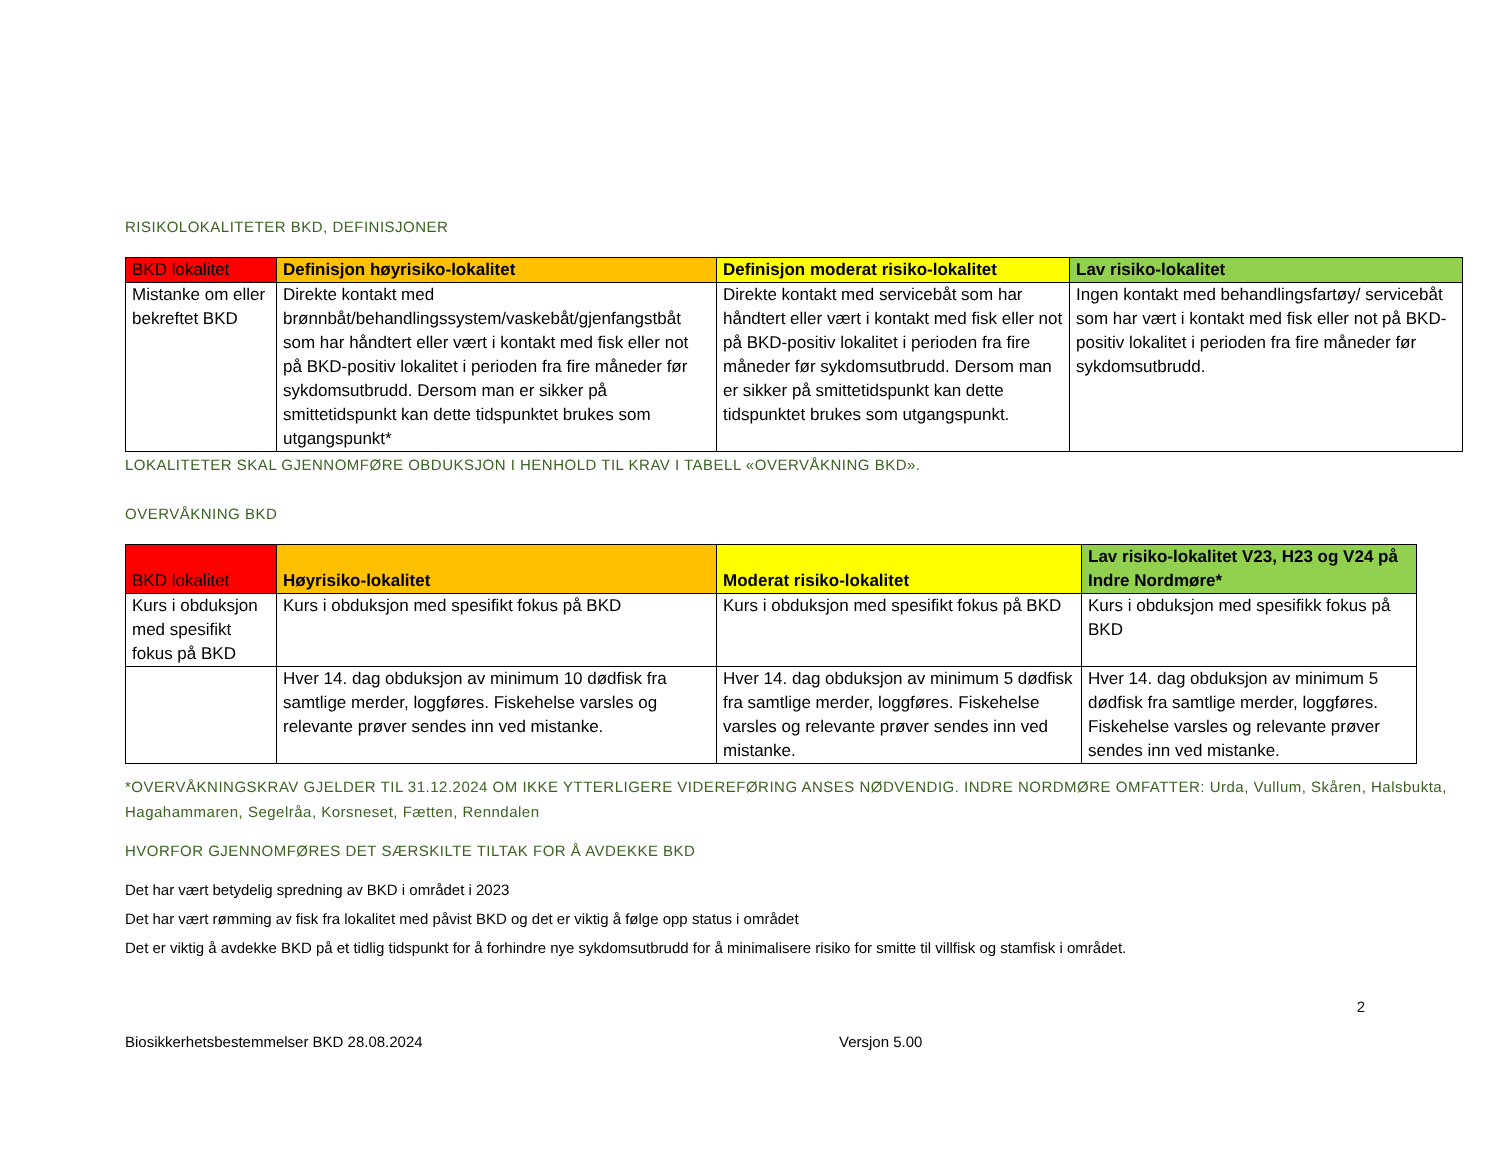RISIKOLOKALITETER BKD, DEFINISJONER
| BKD lokalitet | Definisjon høyrisiko-lokalitet | Definisjon moderat risiko-lokalitet | Lav risiko-lokalitet |
| --- | --- | --- | --- |
| Mistanke om eller bekreftet BKD | Direkte kontakt med brønnbåt/behandlingssystem/vaskebåt/gjenfangstbåt som har håndtert eller vært i kontakt med fisk eller not på BKD-positiv lokalitet i perioden fra fire måneder før sykdomsutbrudd. Dersom man er sikker på smittetidspunkt kan dette tidspunktet brukes som utgangspunkt* | Direkte kontakt med servicebåt som har håndtert eller vært i kontakt med fisk eller not på BKD-positiv lokalitet i perioden fra fire måneder før sykdomsutbrudd. Dersom man er sikker på smittetidspunkt kan dette tidspunktet brukes som utgangspunkt. | Ingen kontakt med behandlingsfartøy/ servicebåt som har vært i kontakt med fisk eller not på BKD-positiv lokalitet i perioden fra fire måneder før sykdomsutbrudd. |
LOKALITETER SKAL GJENNOMFØRE OBDUKSJON I HENHOLD TIL KRAV I TABELL «OVERVÅKNING BKD».
OVERVÅKNING BKD
| BKD lokalitet | Høyrisiko-lokalitet | Moderat risiko-lokalitet | Lav risiko-lokalitet V23, H23 og V24 på Indre Nordmøre* |
| --- | --- | --- | --- |
| Kurs i obduksjon med spesifikt fokus på BKD | Kurs i obduksjon med spesifikt fokus på BKD | Kurs i obduksjon med spesifikt fokus på BKD | Kurs i obduksjon med spesifikk fokus på BKD |
| | Hver 14. dag obduksjon av minimum 10 dødfisk fra samtlige merder, loggføres. Fiskehelse varsles og relevante prøver sendes inn ved mistanke. | Hver 14. dag obduksjon av minimum 5 dødfisk fra samtlige merder, loggføres. Fiskehelse varsles og relevante prøver sendes inn ved mistanke. | Hver 14. dag obduksjon av minimum 5 dødfisk fra samtlige merder, loggføres. Fiskehelse varsles og relevante prøver sendes inn ved mistanke. |
*OVERVÅKNINGSKRAV GJELDER TIL 31.12.2024 OM IKKE YTTERLIGERE VIDEREFØRING ANSES NØDVENDIG. INDRE NORDMØRE OMFATTER: Urda, Vullum, Skåren, Halsbukta, Hagahammaren, Segelråa, Korsneset, Fætten, Renndalen
HVORFOR GJENNOMFØRES DET SÆRSKILTE TILTAK FOR Å AVDEKKE BKD
Det har vært betydelig spredning av BKD i området i 2023
Det har vært rømming av fisk fra lokalitet med påvist BKD og det er viktig å følge opp status i området
Det er viktig å avdekke BKD på et tidlig tidspunkt for å forhindre nye sykdomsutbrudd for å minimalisere risiko for smitte til villfisk og stamfisk i området.
2
Biosikkerhetsbestemmelser BKD 28.08.2024 Versjon 5.00